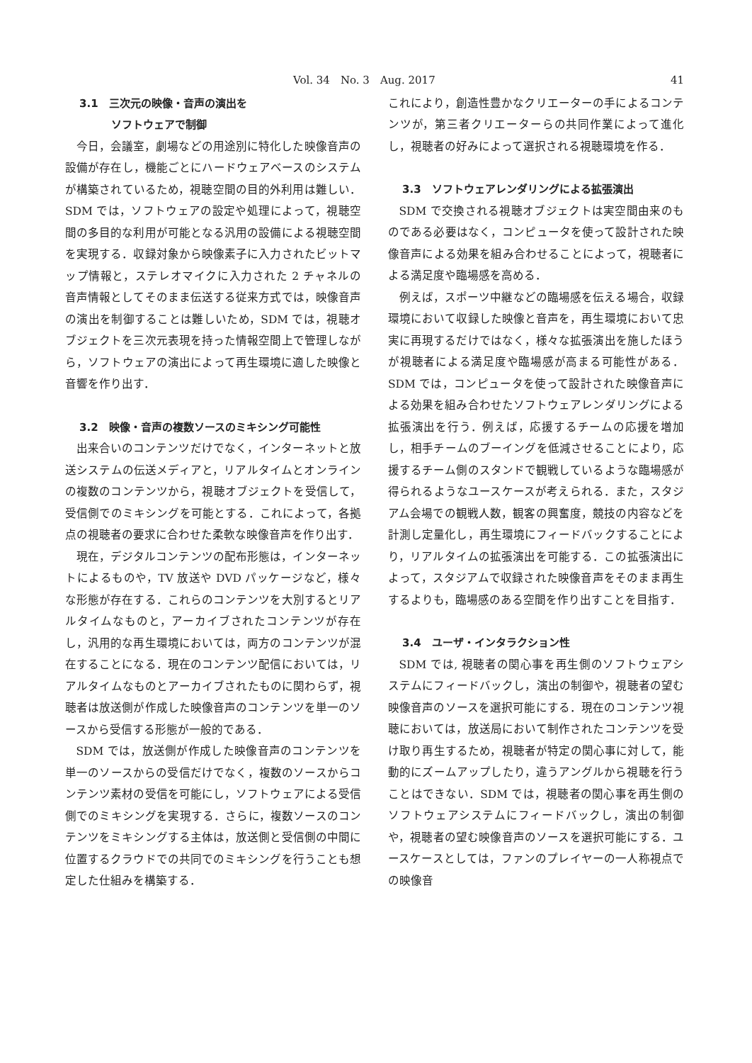Vol. 34　No. 3　Aug. 2017 41
3.1　三次元の映像・音声の演出を
　　　ソフトウェアで制御
今日，会議室，劇場などの用途別に特化した映像音声の設備が存在し，機能ごとにハードウェアベースのシステムが構築されているため，視聴空間の目的外利用は難しい．SDM では，ソフトウェアの設定や処理によって，視聴空間の多目的な利用が可能となる汎用の設備による視聴空間を実現する．収録対象から映像素子に入力されたビットマップ情報と，ステレオマイクに入力された 2 チャネルの音声情報としてそのまま伝送する従来方式では，映像音声の演出を制御することは難しいため，SDM では，視聴オブジェクトを三次元表現を持った情報空間上で管理しながら，ソフトウェアの演出によって再生環境に適した映像と音響を作り出す．
3.2　映像・音声の複数ソースのミキシング可能性
出来合いのコンテンツだけでなく，インターネットと放送システムの伝送メディアと，リアルタイムとオンラインの複数のコンテンツから，視聴オブジェクトを受信して，受信側でのミキシングを可能とする．これによって，各拠点の視聴者の要求に合わせた柔軟な映像音声を作り出す．
現在，デジタルコンテンツの配布形態は，インターネットによるものや，TV 放送や DVD パッケージなど，様々な形態が存在する．これらのコンテンツを大別するとリアルタイムなものと，アーカイブされたコンテンツが存在し，汎用的な再生環境においては，両方のコンテンツが混在することになる．現在のコンテンツ配信においては，リアルタイムなものとアーカイブされたものに関わらず，視聴者は放送側が作成した映像音声のコンテンツを単一のソースから受信する形態が一般的である．
SDM では，放送側が作成した映像音声のコンテンツを単一のソースからの受信だけでなく，複数のソースからコンテンツ素材の受信を可能にし，ソフトウェアによる受信側でのミキシングを実現する．さらに，複数ソースのコンテンツをミキシングする主体は，放送側と受信側の中間に位置するクラウドでの共同でのミキシングを行うことも想定した仕組みを構築する．
これにより，創造性豊かなクリエーターの手によるコンテンツが，第三者クリエーターらの共同作業によって進化し，視聴者の好みによって選択される視聴環境を作る．
3.3　ソフトウェアレンダリングによる拡張演出
SDM で交換される視聴オブジェクトは実空間由来のものである必要はなく，コンピュータを使って設計された映像音声による効果を組み合わせることによって，視聴者による満足度や臨場感を高める．
例えば，スポーツ中継などの臨場感を伝える場合，収録環境において収録した映像と音声を，再生環境において忠実に再現するだけではなく，様々な拡張演出を施したほうが視聴者による満足度や臨場感が高まる可能性がある．SDM では，コンピュータを使って設計された映像音声による効果を組み合わせたソフトウェアレンダリングによる拡張演出を行う．例えば，応援するチームの応援を増加し，相手チームのブーイングを低減させることにより，応援するチーム側のスタンドで観戦しているような臨場感が得られるようなユースケースが考えられる．また，スタジアム会場での観戦人数，観客の興奮度，競技の内容などを計測し定量化し，再生環境にフィードバックすることにより，リアルタイムの拡張演出を可能する．この拡張演出によって，スタジアムで収録された映像音声をそのまま再生するよりも，臨場感のある空間を作り出すことを目指す．
3.4　ユーザ・インタラクション性
SDM では, 視聴者の関心事を再生側のソフトウェアシステムにフィードバックし，演出の制御や，視聴者の望む映像音声のソースを選択可能にする．現在のコンテンツ視聴においては，放送局において制作されたコンテンツを受け取り再生するため，視聴者が特定の関心事に対して，能動的にズームアップしたり，違うアングルから視聴を行うことはできない．SDM では，視聴者の関心事を再生側のソフトウェアシステムにフィードバックし，演出の制御や，視聴者の望む映像音声のソースを選択可能にする．ユースケースとしては，ファンのプレイヤーの一人称視点での映像音